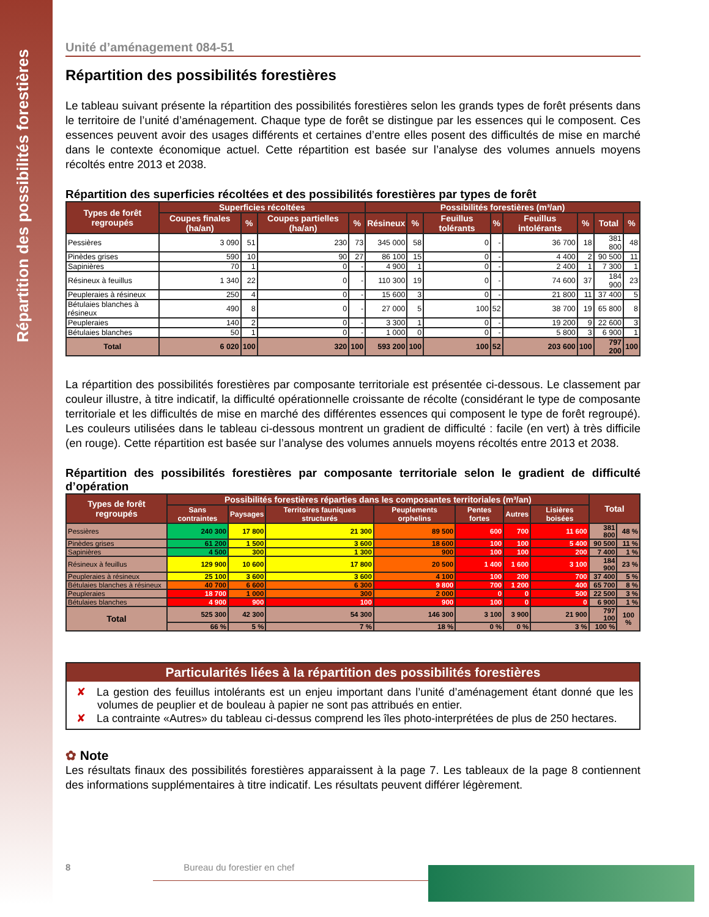Répartition des possibilités forestières
Unité d’aménagement 084-51
Répartition des possibilités forestières
Le tableau suivant présente la répartition des possibilités forestières selon les grands types de forêt présents dans le territoire de l’unité d’aménagement. Chaque type de forêt se distingue par les essences qui le composent. Ces essences peuvent avoir des usages différents et certaines d’entre elles posent des difficultés de mise en marché dans le contexte économique actuel. Cette répartition est basée sur l’analyse des volumes annuels moyens récoltés entre 2013 et 2038.
Répartition des superficies récoltées et des possibilités forestières par types de forêt
| Types de forêt regroupés | Superficies récoltées | | | | Possibilités forestières (m³/an) | | | | | | | |
| --- | --- | --- | --- | --- | --- | --- | --- | --- | --- | --- | --- | --- |
| | Coupes finales (ha/an) | % | Coupes partielles (ha/an) | % | Résineux | % | Feuillus tolérants | % | Feuillus intolérants | % | Total | % |
| Pessières | 3 090 | 51 | 230 | 73 | 345 000 | 58 | 0 | - | 36 700 | 18 | 381 800 | 48 |
| Pinèdes grises | 590 | 10 | 90 | 27 | 86 100 | 15 | 0 | - | 4 400 | 2 | 90 500 | 11 |
| Sapinières | 70 | 1 | 0 | - | 4 900 | 1 | 0 | - | 2 400 | 1 | 7 300 | 1 |
| Résineux à feuillus | 1 340 | 22 | 0 | - | 110 300 | 19 | 0 | - | 74 600 | 37 | 184 900 | 23 |
| Peupleraies à résineux | 250 | 4 | 0 | - | 15 600 | 3 | 0 | - | 21 800 | 11 | 37 400 | 5 |
| Bétulaies blanches à résineux | 490 | 8 | 0 | - | 27 000 | 5 | 100 | 52 | 38 700 | 19 | 65 800 | 8 |
| Peupleraies | 140 | 2 | 0 | - | 3 300 | 1 | 0 | - | 19 200 | 9 | 22 600 | 3 |
| Bétulaies blanches | 50 | 1 | 0 | - | 1 000 | 0 | 0 | - | 5 800 | 3 | 6 900 | 1 |
| Total | 6 020 | 100 | 320 | 100 | 593 200 | 100 | 100 | 52 | 203 600 | 100 | 797 200 | 100 |
La répartition des possibilités forestières par composante territoriale est présentée ci-dessous. Le classement par couleur illustre, à titre indicatif, la difficulté opérationnelle croissante de récolte (considérant le type de composante territoriale et les difficultés de mise en marché des différentes essences qui composent le type de forêt regroupé). Les couleurs utilisées dans le tableau ci-dessous montrent un gradient de difficulté : facile (en vert) à très difficile (en rouge). Cette répartition est basée sur l’analyse des volumes annuels moyens récoltés entre 2013 et 2038.
Répartition des possibilités forestières par composante territoriale selon le gradient de difficulté d’opération
| Types de forêt regroupés | Possibilités forestières réparties dans les composantes territoriales (m³/an) | | | | | | | Total | |
| --- | --- | --- | --- | --- | --- | --- | --- | --- | --- |
| | Sans contraintes | Paysages | Territoires fauniques structurés | Peuplements orphelins | Pentes fortes | Autres | Lisières boisées | | |
| Pessières | 240 300 | 17 800 | 21 300 | 89 500 | 600 | 700 | 11 600 | 381 800 | 48 % |
| Pinèdes grises | 61 200 | 1 500 | 3 600 | 18 600 | 100 | 100 | 5 400 | 90 500 | 11 % |
| Sapinières | 4 500 | 300 | 1 300 | 900 | 100 | 100 | 200 | 7 400 | 1 % |
| Résineux à feuillus | 129 900 | 10 600 | 17 800 | 20 500 | 1 400 | 1 600 | 3 100 | 184 900 | 23 % |
| Peupleraies à résineux | 25 100 | 3 600 | 3 600 | 4 100 | 100 | 200 | 700 | 37 400 | 5 % |
| Bétulaies blanches à résineux | 40 700 | 6 600 | 6 300 | 9 800 | 700 | 1 200 | 400 | 65 700 | 8 % |
| Peupleraies | 18 700 | 1 000 | 300 | 2 000 | 0 | 0 | 500 | 22 500 | 3 % |
| Bétulaies blanches | 4 900 | 900 | 100 | 900 | 100 | 0 | 0 | 6 900 | 1 % |
| Total | 525 300 | 42 300 | 54 300 | 146 300 | 3 100 | 3 900 | 21 900 | 797 100 | 100 % |
| | 66 % | 5 % | 7 % | 18 % | 0 % | 0 % | 3 % | 100 % | |
Particularités liées à la répartition des possibilités forestières
✘ La gestion des feuillus intolérants est un enjeu important dans l’unité d’aménagement étant donné que les volumes de peuplier et de bouleau à papier ne sont pas attribués en entier.
✘ La contrainte «Autres» du tableau ci-dessus comprend les îles photo-interprétées de plus de 250 hectares.
✿ Note
Les résultats finaux des possibilités forestières apparaissent à la page 7. Les tableaux de la page 8 contiennent des informations supplémentaires à titre indicatif. Les résultats peuvent différer légèrement.
8 Bureau du forestier en chef